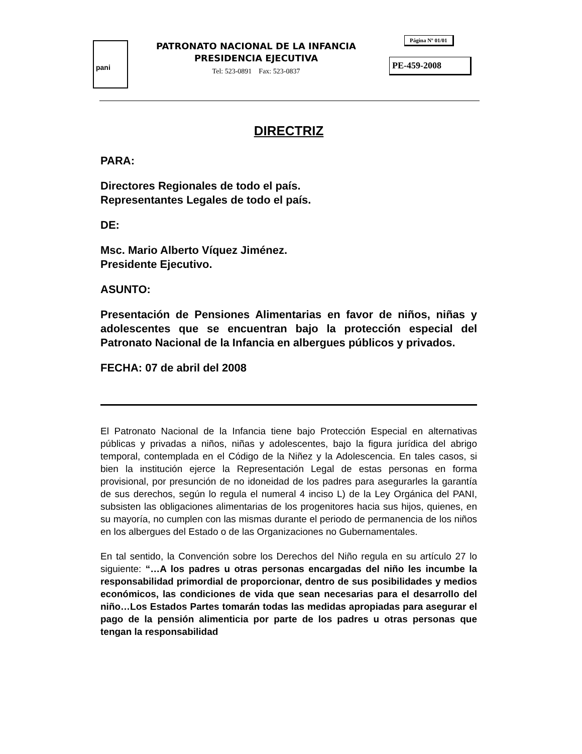pani
PATRONATO NACIONAL DE LA INFANCIA
PRESIDENCIA EJECUTIVA
Tel: 523-0891 Fax: 523-0837
Página Nº 01/01
PE-459-2008
DIRECTRIZ
PARA:
Directores Regionales de todo el país.
Representantes Legales de todo el país.
DE:
Msc. Mario Alberto Víquez Jiménez.
Presidente Ejecutivo.
ASUNTO:
Presentación de Pensiones Alimentarias en favor de niños, niñas y adolescentes que se encuentran bajo la protección especial del Patronato Nacional de la Infancia en albergues públicos y privados.
FECHA: 07 de abril del 2008
El Patronato Nacional de la Infancia tiene bajo Protección Especial en alternativas públicas y privadas a niños, niñas y adolescentes, bajo la figura jurídica del abrigo temporal, contemplada en el Código de la Niñez y la Adolescencia. En tales casos, si bien la institución ejerce la Representación Legal de estas personas en forma provisional, por presunción de no idoneidad de los padres para asegurarles la garantía de sus derechos, según lo regula el numeral 4 inciso L) de la Ley Orgánica del PANI, subsisten las obligaciones alimentarias de los progenitores hacia sus hijos, quienes, en su mayoría, no cumplen con las mismas durante el periodo de permanencia de los niños en los albergues del Estado o de las Organizaciones no Gubernamentales.
En tal sentido, la Convención sobre los Derechos del Niño regula en su artículo 27 lo siguiente: “…A los padres u otras personas encargadas del niño les incumbe la responsabilidad primordial de proporcionar, dentro de sus posibilidades y medios económicos, las condiciones de vida que sean necesarias para el desarrollo del niño…Los Estados Partes tomarán todas las medidas apropiadas para asegurar el pago de la pensión alimenticia por parte de los padres u otras personas que tengan la responsabilidad